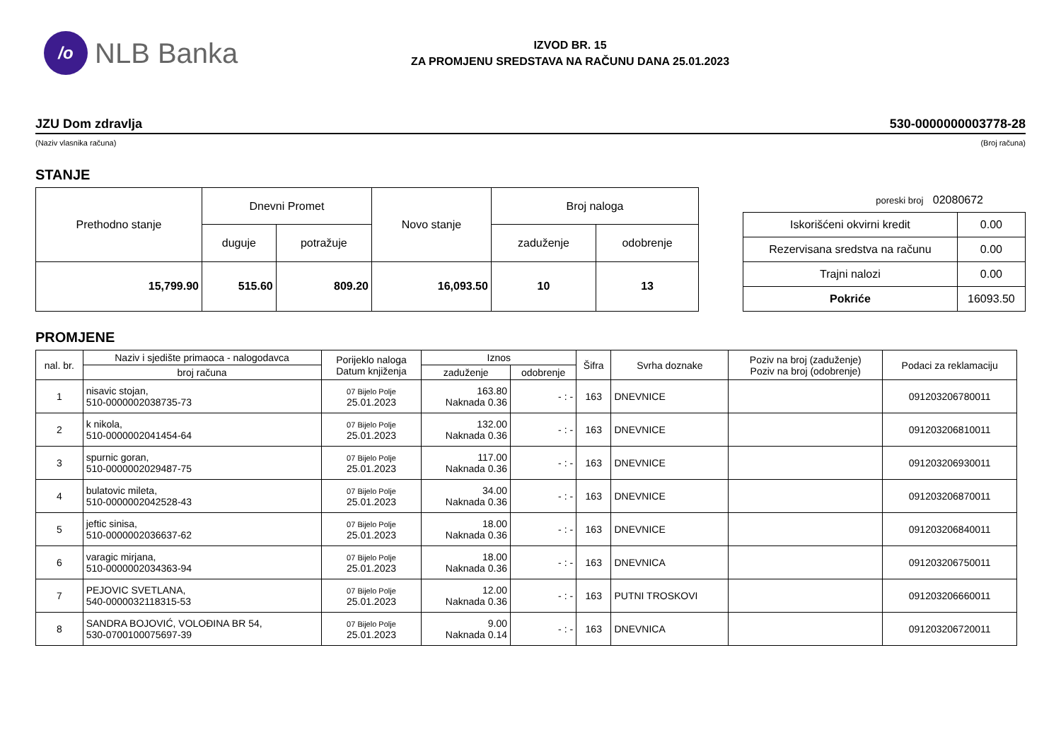/o
NLB Banka
IZVOD BR. 15
ZA PROMJENU SREDSTAVA NA RAČUNU DANA 25.01.2023
JZU Dom zdravlja 530-0000000003778-28
(Naziv vlasnika računa) (Broj računa)
STANJE
| Prethodno stanje | Dnevni Promet | | Novo stanje | Broj naloga | |
| | duguje | potražuje | | zaduženje | odobrenje |
| 15,799.90 | 515.60 | 809.20 | 16,093.50 | 10 | 13 |
poreski broj 02080672
| Iskorišćeni okvirni kredit | 0.00 |
| Rezervisana sredstva na računu | 0.00 |
| Trajni nalozi | 0.00 |
| Pokriće | 16093.50 |
PROMJENE
| nal. br. | Naziv i sjedište primaoca - nalogodavca | Porijeklo naloga Datum knjiženja | Iznos | | Šifra | Svrha doznake | Poziv na broj (zaduženje) Poziv na broj (odobrenje) | Podaci za reklamaciju |
| --- | --- | --- | --- | --- | --- | --- | --- | --- |
| | broj računa | | zaduženje | odobrenje | | | | |
| 1 | nisavic stojan, 510-0000002038735-73 | 07 Bijelo Polje 25.01.2023 | 163.80 Naknada 0.36 | - : - | 163 | DNEVNICE | | 091203206780011 |
| 2 | k nikola, 510-0000002041454-64 | 07 Bijelo Polje 25.01.2023 | 132.00 Naknada 0.36 | - : - | 163 | DNEVNICE | | 091203206810011 |
| 3 | spurnic goran, 510-0000002029487-75 | 07 Bijelo Polje 25.01.2023 | 117.00 Naknada 0.36 | - : - | 163 | DNEVNICE | | 091203206930011 |
| 4 | bulatovic mileta, 510-0000002042528-43 | 07 Bijelo Polje 25.01.2023 | 34.00 Naknada 0.36 | - : - | 163 | DNEVNICE | | 091203206870011 |
| 5 | jeftic sinisa, 510-0000002036637-62 | 07 Bijelo Polje 25.01.2023 | 18.00 Naknada 0.36 | - : - | 163 | DNEVNICE | | 091203206840011 |
| 6 | varagic mirjana, 510-0000002034363-94 | 07 Bijelo Polje 25.01.2023 | 18.00 Naknada 0.36 | - : - | 163 | DNEVNICA | | 091203206750011 |
| 7 | PEJOVIC SVETLANA, 540-0000032118315-53 | 07 Bijelo Polje 25.01.2023 | 12.00 Naknada 0.36 | - : - | 163 | PUTNI TROSKOVI | | 091203206660011 |
| 8 | SANDRA BOJOVIĆ, VOLOĐINA BR 54, 530-0700100075697-39 | 07 Bijelo Polje 25.01.2023 | 9.00 Naknada 0.14 | - : - | 163 | DNEVNICA | | 091203206720011 |